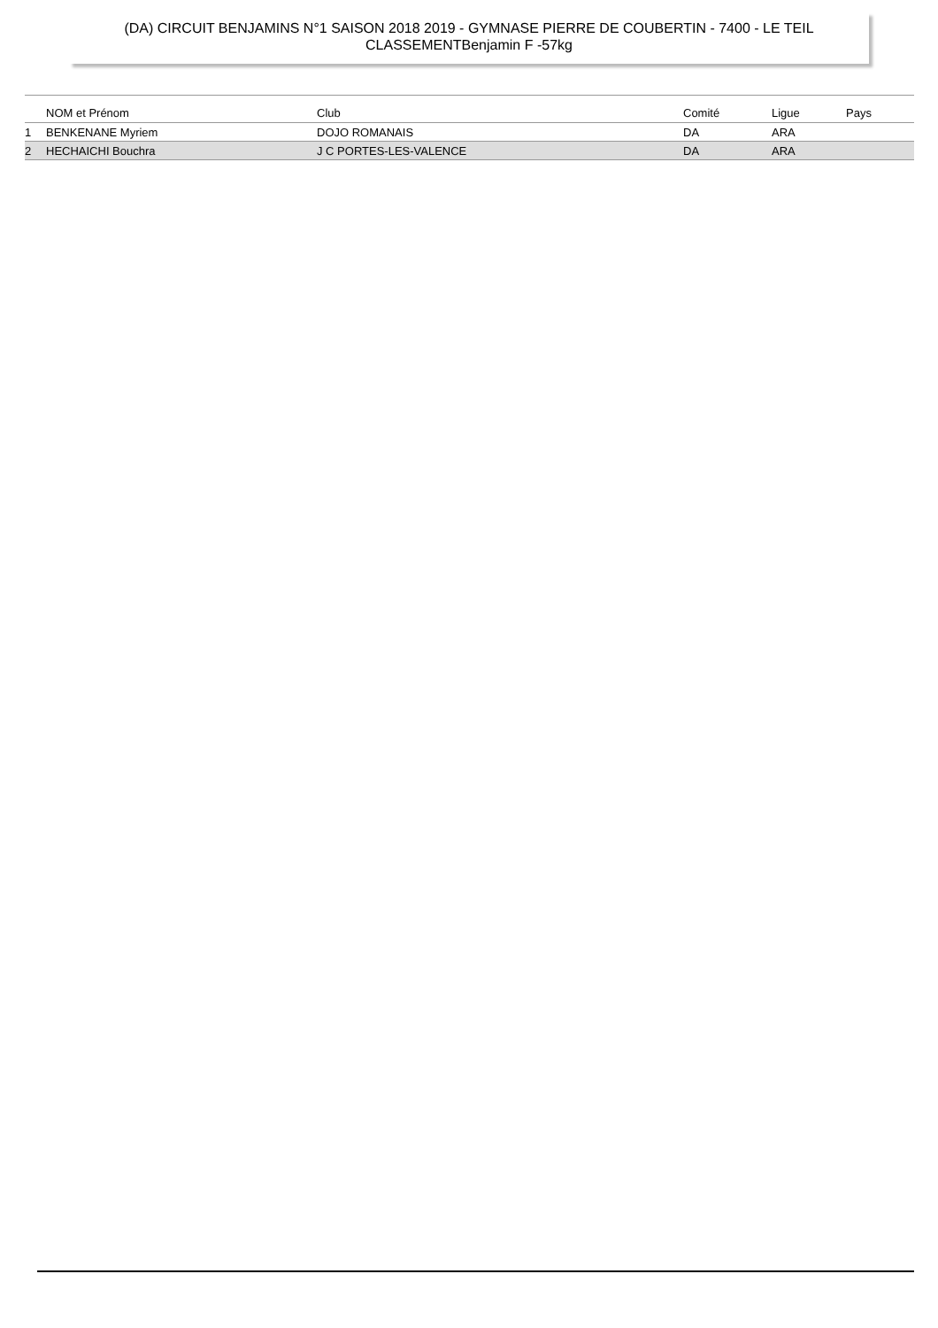(DA) CIRCUIT BENJAMINS N°1 SAISON 2018 2019 - GYMNASE PIERRE DE COUBERTIN - 7400 - LE TEIL
CLASSEMENTBenjamin F -57kg
| | NOM et Prénom | Club | Comité | Ligue | Pays |
| --- | --- | --- | --- | --- | --- |
| 1 | BENKENANE Myriem | DOJO ROMANAIS | DA | ARA | |
| 2 | HECHAICHI Bouchra | J C PORTES-LES-VALENCE | DA | ARA | |